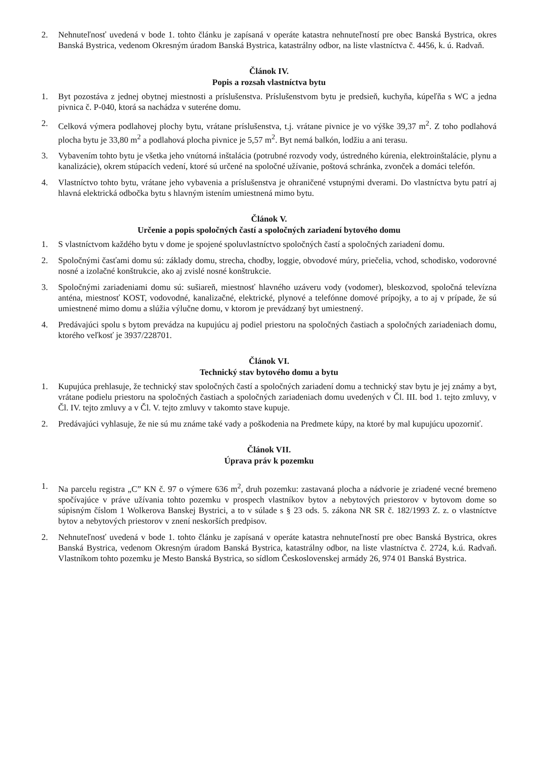2. Nehnuteľnosť uvedená v bode 1. tohto článku je zapísaná v operáte katastra nehnuteľností pre obec Banská Bystrica, okres Banská Bystrica, vedenom Okresným úradom Banská Bystrica, katastrálny odbor, na liste vlastníctva č. 4456, k. ú. Radvaň.
Článok IV.
Popis a rozsah vlastníctva bytu
1. Byt pozostáva z jednej obytnej miestnosti a príslušenstva. Príslušenstvom bytu je predsieň, kuchyňa, kúpeľňa s WC a jedna pivnica č. P-040, ktorá sa nachádza v suteréne domu.
2. Celková výmera podlahovej plochy bytu, vrátane príslušenstva, t.j. vrátane pivnice je vo výške 39,37 m<sup>2</sup>. Z toho podlahová plocha bytu je 33,80 m<sup>2</sup> a podlahová plocha pivnice je 5,57 m<sup>2</sup>. Byt nemá balkón, lodžiu a ani terasu.
3. Vybavením tohto bytu je všetka jeho vnútorná inštalácia (potrubné rozvody vody, ústredného kúrenia, elektroinštalácie, plynu a kanalizácie), okrem stúpacích vedení, ktoré sú určené na spoločné užívanie, poštová schránka, zvonček a domáci telefón.
4. Vlastníctvo tohto bytu, vrátane jeho vybavenia a príslušenstva je ohraničené vstupnými dverami. Do vlastníctva bytu patrí aj hlavná elektrická odbočka bytu s hlavným istením umiestnená mimo bytu.
Článok V.
Určenie a popis spoločných častí a spoločných zariadení bytového domu
1. S vlastníctvom každého bytu v dome je spojené spoluvlastníctvo spoločných častí a spoločných zariadení domu.
2. Spoločnými časťami domu sú: základy domu, strecha, chodby, loggie, obvodové múry, priečelia, vchod, schodisko, vodorovné nosné a izolačné konštrukcie, ako aj zvislé nosné konštrukcie.
3. Spoločnými zariadeniami domu sú: sušiareň, miestnosť hlavného uzáveru vody (vodomer), bleskozvod, spoločná televízna anténa, miestnosť KOST, vodovodné, kanalizačné, elektrické, plynové a telefónne domové prípojky, a to aj v prípade, že sú umiestnené mimo domu a slúžia výlučne domu, v ktorom je prevádzaný byt umiestnený.
4. Predávajúci spolu s bytom prevádza na kupujúcu aj podiel priestoru na spoločných častiach a spoločných zariadeniach domu, ktorého veľkosť je 3937/228701.
Článok VI.
Technický stav bytového domu a bytu
1. Kupujúca prehlasuje, že technický stav spoločných častí a spoločných zariadení domu a technický stav bytu je jej známy a byt, vrátane podielu priestoru na spoločných častiach a spoločných zariadeniach domu uvedených v Čl. III. bod 1. tejto zmluvy, v Čl. IV. tejto zmluvy a v Čl. V. tejto zmluvy v takomto stave kupuje.
2. Predávajúci vyhlasuje, že nie sú mu známe také vady a poškodenia na Predmete kúpy, na ktoré by mal kupujúcu upozorniť.
Článok VII.
Úprava práv k pozemku
1. Na parcelu registra „C” KN č. 97 o výmere 636 m<sup>2</sup>, druh pozemku: zastavaná plocha a nádvorie je zriadené vecné bremeno spočívajúce v práve užívania tohto pozemku v prospech vlastníkov bytov a nebytových priestorov v bytovom dome so súpisným číslom 1 Wolkerova Banskej Bystrici, a to v súlade s § 23 ods. 5. zákona NR SR č. 182/1993 Z. z. o vlastníctve bytov a nebytových priestorov v znení neskorších predpisov.
2. Nehnuteľnosť uvedená v bode 1. tohto článku je zapísaná v operáte katastra nehnuteľností pre obec Banská Bystrica, okres Banská Bystrica, vedenom Okresným úradom Banská Bystrica, katastrálny odbor, na liste vlastníctva č. 2724, k.ú. Radvaň. Vlastníkom tohto pozemku je Mesto Banská Bystrica, so sídlom Československej armády 26, 974 01 Banská Bystrica.